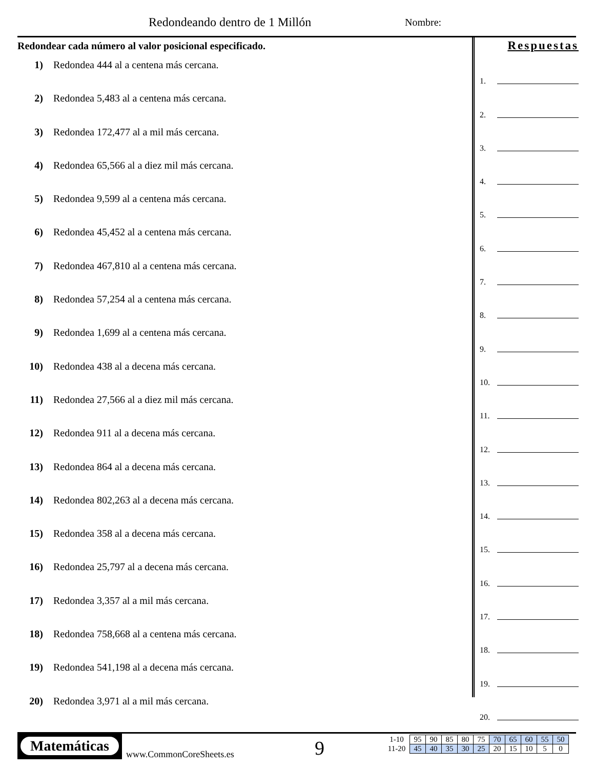Redondeando dentro de 1 Millón Nombre:
Redondear cada número al valor posicional especificado.
1) Redondea 444 al a centena más cercana.
2) Redondea 5,483 al a centena más cercana.
3) Redondea 172,477 al a mil más cercana.
4) Redondea 65,566 al a diez mil más cercana.
5) Redondea 9,599 al a centena más cercana.
6) Redondea 45,452 al a centena más cercana.
7) Redondea 467,810 al a centena más cercana.
8) Redondea 57,254 al a centena más cercana.
9) Redondea 1,699 al a centena más cercana.
10) Redondea 438 al a decena más cercana.
11) Redondea 27,566 al a diez mil más cercana.
12) Redondea 911 al a decena más cercana.
13) Redondea 864 al a decena más cercana.
14) Redondea 802,263 al a decena más cercana.
15) Redondea 358 al a decena más cercana.
16) Redondea 25,797 al a decena más cercana.
17) Redondea 3,357 al a mil más cercana.
18) Redondea 758,668 al a centena más cercana.
19) Redondea 541,198 al a decena más cercana.
20) Redondea 3,971 al a mil más cercana.
Respuestas
1.
2.
3.
4.
5.
6.
7.
8.
9.
10.
11.
12.
13.
14.
15.
16.
17.
18.
19.
20.
Matemáticas
www.CommonCoreSheets.es 9
| 1-10 | 95 | 90 | 85 | 80 | 75 | 70 | 65 | 60 | 55 | 50 |
| 11-20 | 45 | 40 | 35 | 30 | 25 | 20 | 15 | 10 | 5 | 0 |